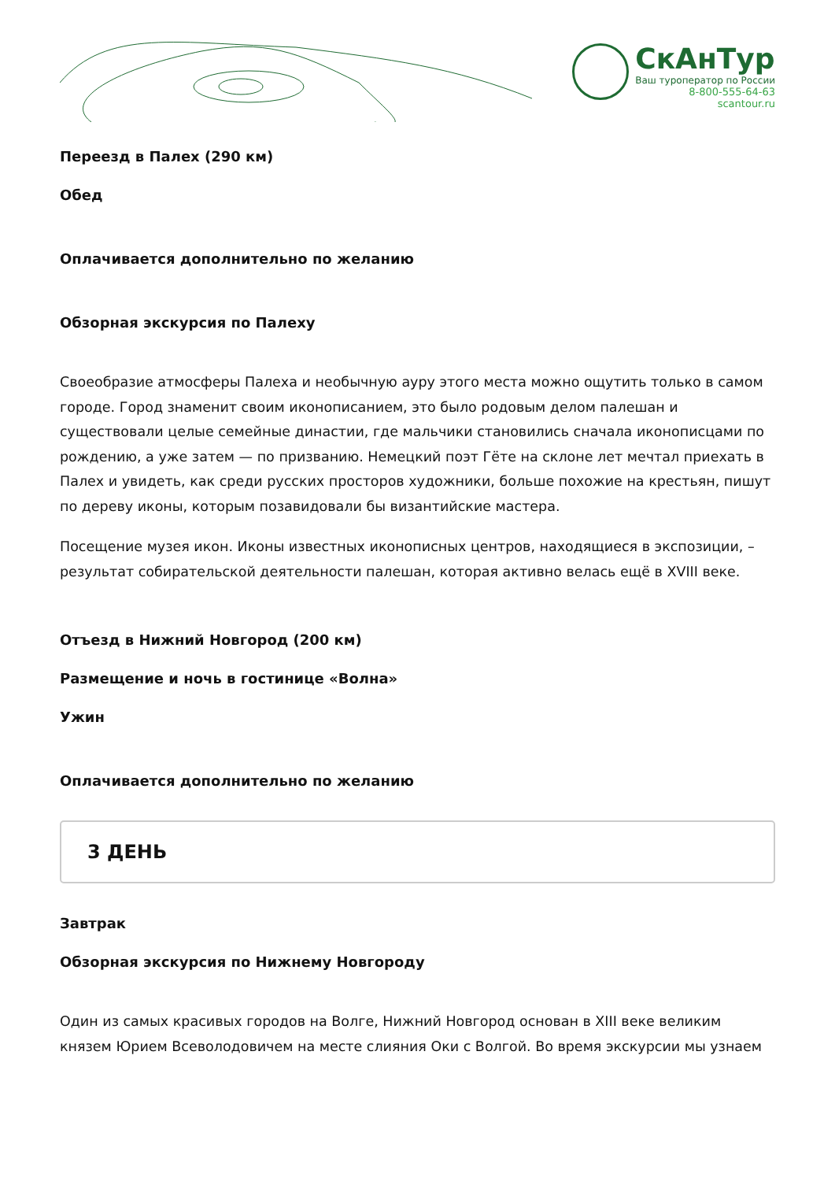СкАнТур
Ваш туроператор по России
8-800-555-64-63
scantour.ru
Переезд в Палех (290 км)
Обед
Оплачивается дополнительно по желанию
Обзорная экскурсия по Палеху
Своеобразие атмосферы Палеха и необычную ауру этого места можно ощутить только в самом городе. Город знаменит своим иконописанием, это было родовым делом палешан и существовали целые семейные династии, где мальчики становились сначала иконописцами по рождению, а уже затем — по призванию. Немецкий поэт Гёте на склоне лет мечтал приехать в Палех и увидеть, как среди русских просторов художники, больше похожие на крестьян, пишут по дереву иконы, которым позавидовали бы византийские мастера.
Посещение музея икон. Иконы известных иконописных центров, находящиеся в экспозиции, – результат собирательской деятельности палешан, которая активно велась ещё в XVIII веке.
Отъезд в Нижний Новгород (200 км)
Размещение и ночь в гостинице «Волна»
Ужин
Оплачивается дополнительно по желанию
3 ДЕНЬ
Завтрак
Обзорная экскурсия по Нижнему Новгороду
Один из самых красивых городов на Волге, Нижний Новгород основан в XIII веке великим князем Юрием Всеволодовичем на месте слияния Оки с Волгой. Во время экскурсии мы узнаем